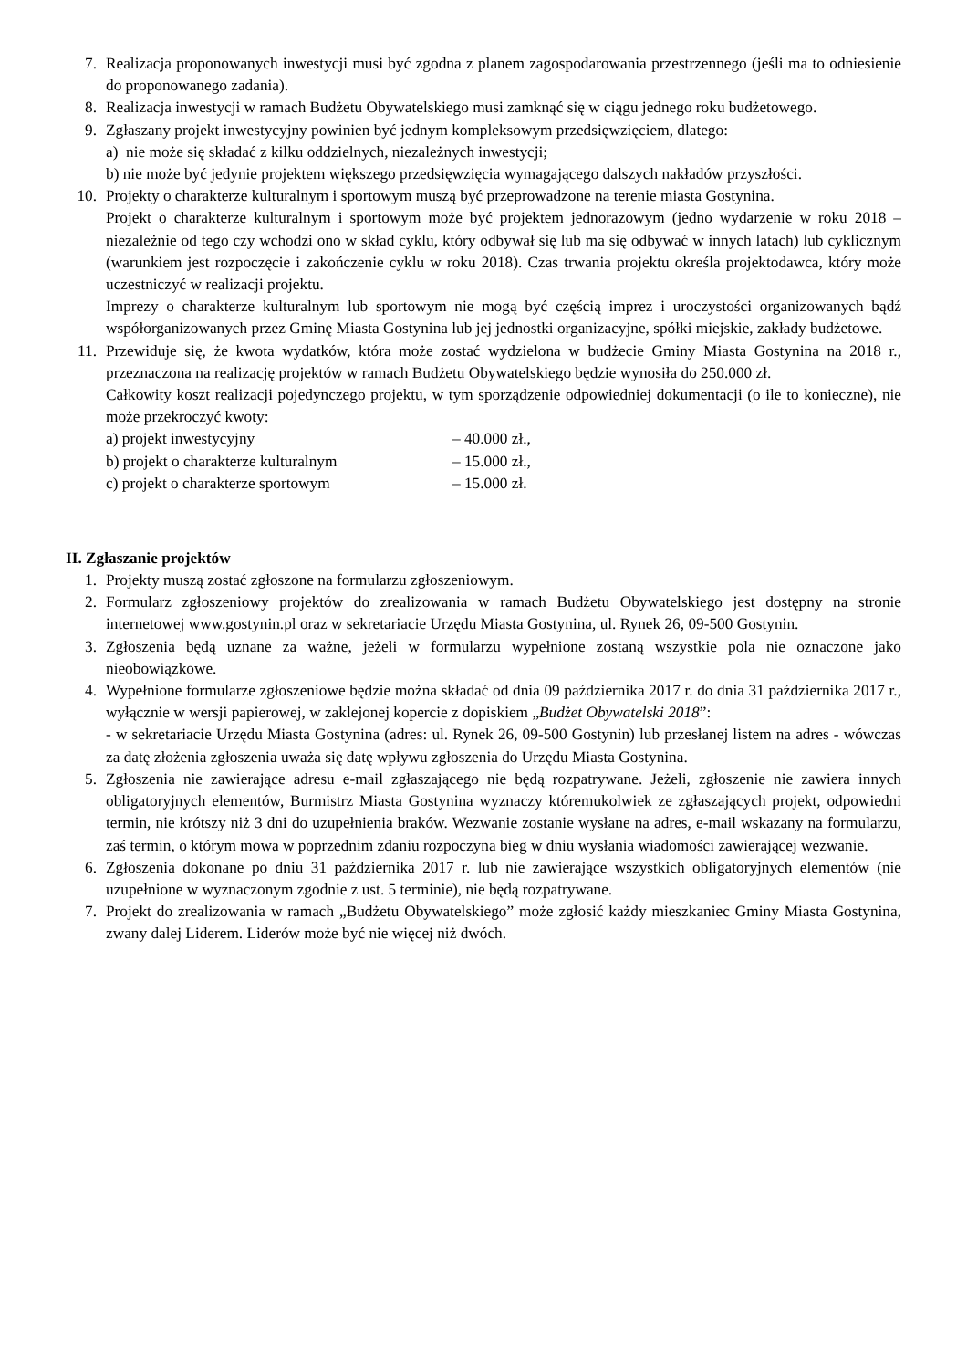7. Realizacja proponowanych inwestycji musi być zgodna z planem zagospodarowania przestrzennego (jeśli ma to odniesienie do proponowanego zadania).
8. Realizacja inwestycji w ramach Budżetu Obywatelskiego musi zamknąć się w ciągu jednego roku budżetowego.
9. Zgłaszany projekt inwestycyjny powinien być jednym kompleksowym przedsięwzięciem, dlatego:
a) nie może się składać z kilku oddzielnych, niezależnych inwestycji;
b) nie może być jedynie projektem większego przedsięwzięcia wymagającego dalszych nakładów przyszłości.
10. Projekty o charakterze kulturalnym i sportowym muszą być przeprowadzone na terenie miasta Gostynina.
Projekt o charakterze kulturalnym i sportowym może być projektem jednorazowym (jedno wydarzenie w roku 2018 – niezależnie od tego czy wchodzi ono w skład cyklu, który odbywał się lub ma się odbywać w innych latach) lub cyklicznym (warunkiem jest rozpoczęcie i zakończenie cyklu w roku 2018). Czas trwania projektu określa projektodawca, który może uczestniczyć w realizacji projektu.
Imprezy o charakterze kulturalnym lub sportowym nie mogą być częścią imprez i uroczystości organizowanych bądź współorganizowanych przez Gminę Miasta Gostynina lub jej jednostki organizacyjne, spółki miejskie, zakłady budżetowe.
11. Przewiduje się, że kwota wydatków, która może zostać wydzielona w budżecie Gminy Miasta Gostynina na 2018 r., przeznaczona na realizację projektów w ramach Budżetu Obywatelskiego będzie wynosiła do 250.000 zł.
Całkowity koszt realizacji pojedynczego projektu, w tym sporządzenie odpowiedniej dokumentacji (o ile to konieczne), nie może przekroczyć kwoty:
a) projekt inwestycyjny – 40.000 zł.,
b) projekt o charakterze kulturalnym – 15.000 zł.,
c) projekt o charakterze sportowym – 15.000 zł.
II. Zgłaszanie projektów
1. Projekty muszą zostać zgłoszone na formularzu zgłoszeniowym.
2. Formularz zgłoszeniowy projektów do zrealizowania w ramach Budżetu Obywatelskiego jest dostępny na stronie internetowej www.gostynin.pl oraz w sekretariacie Urzędu Miasta Gostynina, ul. Rynek 26, 09-500 Gostynin.
3. Zgłoszenia będą uznane za ważne, jeżeli w formularzu wypełnione zostaną wszystkie pola nie oznaczone jako nieobowiązkowe.
4. Wypełnione formularze zgłoszeniowe będzie można składać od dnia 09 października 2017 r. do dnia 31 października 2017 r., wyłącznie w wersji papierowej, w zaklejonej kopercie z dopiskiem „Budżet Obywatelski 2018”:
- w sekretariacie Urzędu Miasta Gostynina (adres: ul. Rynek 26, 09-500 Gostynin) lub przesłanej listem na adres - wówczas za datę złożenia zgłoszenia uważa się datę wpływu zgłoszenia do Urzędu Miasta Gostynina.
5. Zgłoszenia nie zawierające adresu e-mail zgłaszającego nie będą rozpatrywane. Jeżeli, zgłoszenie nie zawiera innych obligatoryjnych elementów, Burmistrz Miasta Gostynina wyznaczy któremukolwiek ze zgłaszających projekt, odpowiedni termin, nie krótszy niż 3 dni do uzupełnienia braków. Wezwanie zostanie wysłane na adres, e-mail wskazany na formularzu, zaś termin, o którym mowa w poprzednim zdaniu rozpoczyna bieg w dniu wysłania wiadomości zawierającej wezwanie.
6. Zgłoszenia dokonane po dniu 31 października 2017 r. lub nie zawierające wszystkich obligatoryjnych elementów (nie uzupełnione w wyznaczonym zgodnie z ust. 5 terminie), nie będą rozpatrywane.
7. Projekt do zrealizowania w ramach „Budżetu Obywatelskiego” może zgłosić każdy mieszkaniec Gminy Miasta Gostynina, zwany dalej Liderem. Liderów może być nie więcej niż dwóch.